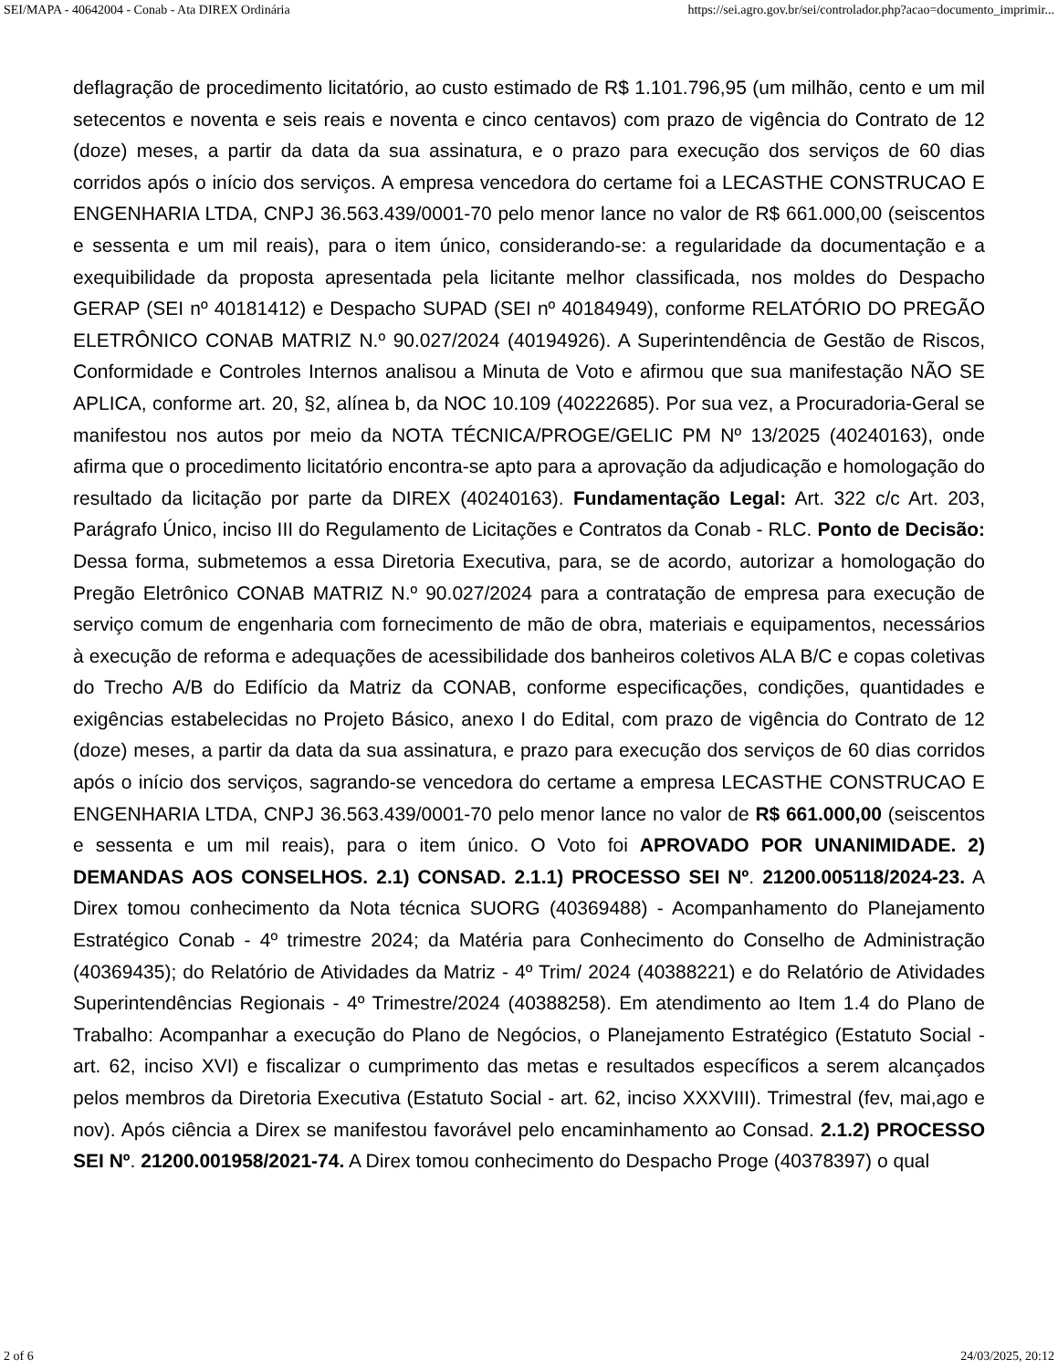SEI/MAPA - 40642004 - Conab - Ata DIREX Ordinária https://sei.agro.gov.br/sei/controlador.php?acao=documento_imprimir...
deflagração de procedimento licitatório, ao custo estimado de R$ 1.101.796,95 (um milhão, cento e um mil setecentos e noventa e seis reais e noventa e cinco centavos) com prazo de vigência do Contrato de 12 (doze) meses, a partir da data da sua assinatura, e o prazo para execução dos serviços de 60 dias corridos após o início dos serviços. A empresa vencedora do certame foi a LECASTHE CONSTRUCAO E ENGENHARIA LTDA, CNPJ 36.563.439/0001-70 pelo menor lance no valor de R$ 661.000,00 (seiscentos e sessenta e um mil reais), para o item único, considerando-se: a regularidade da documentação e a exequibilidade da proposta apresentada pela licitante melhor classificada, nos moldes do Despacho GERAP (SEI nº 40181412) e Despacho SUPAD (SEI nº 40184949), conforme RELATÓRIO DO PREGÃO ELETRÔNICO CONAB MATRIZ N.º 90.027/2024 (40194926). A Superintendência de Gestão de Riscos, Conformidade e Controles Internos analisou a Minuta de Voto e afirmou que sua manifestação NÃO SE APLICA, conforme art. 20, §2, alínea b, da NOC 10.109 (40222685). Por sua vez, a Procuradoria-Geral se manifestou nos autos por meio da NOTA TÉCNICA/PROGE/GELIC PM Nº 13/2025 (40240163), onde afirma que o procedimento licitatório encontra-se apto para a aprovação da adjudicação e homologação do resultado da licitação por parte da DIREX (40240163). Fundamentação Legal: Art. 322 c/c Art. 203, Parágrafo Único, inciso III do Regulamento de Licitações e Contratos da Conab - RLC. Ponto de Decisão: Dessa forma, submetemos a essa Diretoria Executiva, para, se de acordo, autorizar a homologação do Pregão Eletrônico CONAB MATRIZ N.º 90.027/2024 para a contratação de empresa para execução de serviço comum de engenharia com fornecimento de mão de obra, materiais e equipamentos, necessários à execução de reforma e adequações de acessibilidade dos banheiros coletivos ALA B/C e copas coletivas do Trecho A/B do Edifício da Matriz da CONAB, conforme especificações, condições, quantidades e exigências estabelecidas no Projeto Básico, anexo I do Edital, com prazo de vigência do Contrato de 12 (doze) meses, a partir da data da sua assinatura, e prazo para execução dos serviços de 60 dias corridos após o início dos serviços, sagrando-se vencedora do certame a empresa LECASTHE CONSTRUCAO E ENGENHARIA LTDA, CNPJ 36.563.439/0001-70 pelo menor lance no valor de R$ 661.000,00 (seiscentos e sessenta e um mil reais), para o item único. O Voto foi APROVADO POR UNANIMIDADE. 2) DEMANDAS AOS CONSELHOS. 2.1) CONSAD. 2.1.1) PROCESSO SEI Nº. 21200.005118/2024-23. A Direx tomou conhecimento da Nota técnica SUORG (40369488) - Acompanhamento do Planejamento Estratégico Conab - 4º trimestre 2024; da Matéria para Conhecimento do Conselho de Administração (40369435); do Relatório de Atividades da Matriz - 4º Trim/ 2024 (40388221) e do Relatório de Atividades Superintendências Regionais - 4º Trimestre/2024 (40388258). Em atendimento ao Item 1.4 do Plano de Trabalho: Acompanhar a execução do Plano de Negócios, o Planejamento Estratégico (Estatuto Social - art. 62, inciso XVI) e fiscalizar o cumprimento das metas e resultados específicos a serem alcançados pelos membros da Diretoria Executiva (Estatuto Social - art. 62, inciso XXXVIII). Trimestral (fev, mai,ago e nov). Após ciência a Direx se manifestou favorável pelo encaminhamento ao Consad. 2.1.2) PROCESSO SEI Nº. 21200.001958/2021-74. A Direx tomou conhecimento do Despacho Proge (40378397) o qual
2 of 6 24/03/2025, 20:12